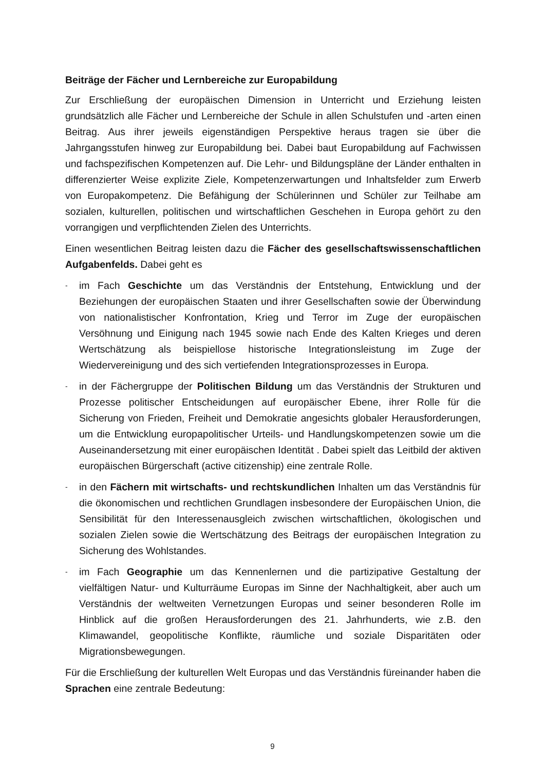Beiträge der Fächer und Lernbereiche zur Europabildung
Zur Erschließung der europäischen Dimension in Unterricht und Erziehung leisten grundsätzlich alle Fächer und Lernbereiche der Schule in allen Schulstufen und -arten einen Beitrag. Aus ihrer jeweils eigenständigen Perspektive heraus tragen sie über die Jahrgangsstufen hinweg zur Europabildung bei. Dabei baut Europabildung auf Fachwissen und fachspezifischen Kompetenzen auf. Die Lehr- und Bildungspläne der Länder enthalten in differenzierter Weise explizite Ziele, Kompetenzerwartungen und Inhaltsfelder zum Erwerb von Europakompetenz. Die Befähigung der Schülerinnen und Schüler zur Teilhabe am sozialen, kulturellen, politischen und wirtschaftlichen Geschehen in Europa gehört zu den vorrangigen und verpflichtenden Zielen des Unterrichts.
Einen wesentlichen Beitrag leisten dazu die Fächer des gesellschaftswissenschaftlichen Aufgabenfelds. Dabei geht es
- im Fach Geschichte um das Verständnis der Entstehung, Entwicklung und der Beziehungen der europäischen Staaten und ihrer Gesellschaften sowie der Überwindung von nationalistischer Konfrontation, Krieg und Terror im Zuge der europäischen Versöhnung und Einigung nach 1945 sowie nach Ende des Kalten Krieges und deren Wertschätzung als beispiellose historische Integrationsleistung im Zuge der Wiedervereinigung und des sich vertiefenden Integrationsprozesses in Europa.
- in der Fächergruppe der Politischen Bildung um das Verständnis der Strukturen und Prozesse politischer Entscheidungen auf europäischer Ebene, ihrer Rolle für die Sicherung von Frieden, Freiheit und Demokratie angesichts globaler Herausforderungen, um die Entwicklung europapolitischer Urteils- und Handlungskompetenzen sowie um die Auseinandersetzung mit einer europäischen Identität . Dabei spielt das Leitbild der aktiven europäischen Bürgerschaft (active citizenship) eine zentrale Rolle.
- in den Fächern mit wirtschafts- und rechtskundlichen Inhalten um das Verständnis für die ökonomischen und rechtlichen Grundlagen insbesondere der Europäischen Union, die Sensibilität für den Interessenausgleich zwischen wirtschaftlichen, ökologischen und sozialen Zielen sowie die Wertschätzung des Beitrags der europäischen Integration zu Sicherung des Wohlstandes.
- im Fach Geographie um das Kennenlernen und die partizipative Gestaltung der vielfältigen Natur- und Kulturräume Europas im Sinne der Nachhaltigkeit, aber auch um Verständnis der weltweiten Vernetzungen Europas und seiner besonderen Rolle im Hinblick auf die großen Herausforderungen des 21. Jahrhunderts, wie z.B. den Klimawandel, geopolitische Konflikte, räumliche und soziale Disparitäten oder Migrationsbewegungen.
Für die Erschließung der kulturellen Welt Europas und das Verständnis füreinander haben die Sprachen eine zentrale Bedeutung:
9